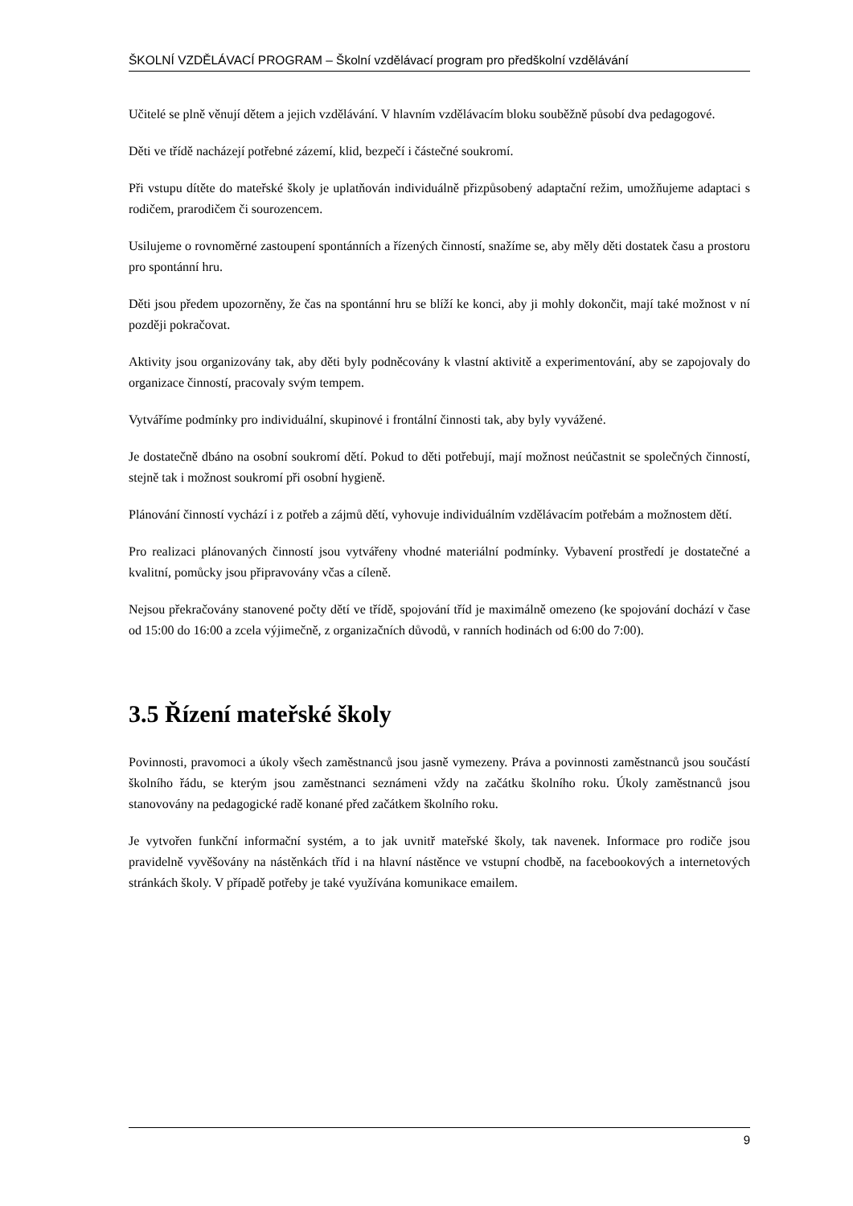ŠKOLNÍ VZDĚLÁVACÍ PROGRAM – Školní vzdělávací program pro předškolní vzdělávání
Učitelé se plně věnují dětem a jejich vzdělávání. V hlavním vzdělávacím bloku souběžně působí dva pedagogové.
Děti ve třídě nacházejí potřebné zázemí, klid, bezpečí i částečné soukromí.
Při vstupu dítěte do mateřské školy je uplatňován individuálně přizpůsobený adaptační režim, umožňujeme adaptaci s rodičem, prarodičem či sourozencem.
Usilujeme o rovnoměrné zastoupení spontánních a řízených činností, snažíme se, aby měly děti dostatek času a prostoru pro spontánní hru.
Děti jsou předem upozorněny, že čas na spontánní hru se blíží ke konci, aby ji mohly dokončit, mají také možnost v ní později pokračovat.
Aktivity jsou organizovány tak, aby děti byly podněcovány k vlastní aktivitě a experimentování, aby se zapojovaly do organizace činností, pracovaly svým tempem.
Vytváříme podmínky pro individuální, skupinové i frontální činnosti tak, aby byly vyvážené.
Je dostatečně dbáno na osobní soukromí dětí. Pokud to děti potřebují, mají možnost neúčastnit se společných činností, stejně tak i možnost soukromí při osobní hygieně.
Plánování činností vychází i z potřeb a zájmů dětí, vyhovuje individuálním vzdělávacím potřebám a možnostem dětí.
Pro realizaci plánovaných činností jsou vytvářeny vhodné materiální podmínky. Vybavení prostředí je dostatečné a kvalitní, pomůcky jsou připravovány včas a cíleně.
Nejsou překračovány stanovené počty dětí ve třídě, spojování tříd je maximálně omezeno (ke spojování dochází v čase od 15:00 do 16:00 a zcela výjimečně, z organizačních důvodů, v ranních hodinách od 6:00 do 7:00).
3.5 Řízení mateřské školy
Povinnosti, pravomoci a úkoly všech zaměstnanců jsou jasně vymezeny. Práva a povinnosti zaměstnanců jsou součástí školního řádu, se kterým jsou zaměstnanci seznámeni vždy na začátku školního roku. Úkoly zaměstnanců jsou stanovovány na pedagogické radě konané před začátkem školního roku.
Je vytvořen funkční informační systém, a to jak uvnitř mateřské školy, tak navenek. Informace pro rodiče jsou pravidelně vyvěšovány na nástěnkách tříd i na hlavní nástěnce ve vstupní chodbě, na facebookových a internetových stránkách školy. V případě potřeby je také využívána komunikace emailem.
9